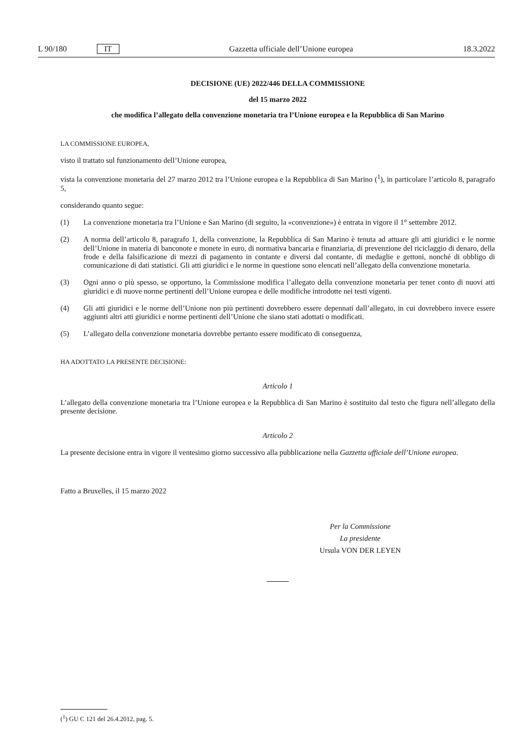L 90/180 IT Gazzetta ufficiale dell’Unione europea 18.3.2022
DECISIONE (UE) 2022/446 DELLA COMMISSIONE
del 15 marzo 2022
che modifica l’allegato della convenzione monetaria tra l’Unione europea e la Repubblica di San Marino
LA COMMISSIONE EUROPEA,
visto il trattato sul funzionamento dell’Unione europea,
vista la convenzione monetaria del 27 marzo 2012 tra l’Unione europea e la Repubblica di San Marino (<sup>1</sup>), in particolare l’articolo 8, paragrafo 5,
considerando quanto segue:
(1) La convenzione monetaria tra l’Unione e San Marino (di seguito, la «convenzione») è entrata in vigore il 1° settembre 2012.
(2) A norma dell’articolo 8, paragrafo 1, della convenzione, la Repubblica di San Marino è tenuta ad attuare gli atti giuridici e le norme dell’Unione in materia di banconote e monete in euro, di normativa bancaria e finanziaria, di prevenzione del riciclaggio di denaro, della frode e della falsificazione di mezzi di pagamento in contante e diversi dal contante, di medaglie e gettoni, nonché di obbligo di comunicazione di dati statistici. Gli atti giuridici e le norme in questione sono elencati nell’allegato della convenzione monetaria.
(3) Ogni anno o più spesso, se opportuno, la Commissione modifica l’allegato della convenzione monetaria per tener conto di nuovi atti giuridici e di nuove norme pertinenti dell’Unione europea e delle modifiche introdotte nei testi vigenti.
(4) Gli atti giuridici e le norme dell’Unione non più pertinenti dovrebbero essere depennati dall’allegato, in cui dovrebbero invece essere aggiunti altri atti giuridici e norme pertinenti dell’Unione che siano stati adottati o modificati.
(5) L’allegato della convenzione monetaria dovrebbe pertanto essere modificato di conseguenza,
HA ADOTTATO LA PRESENTE DECISIONE:
Articolo 1
L’allegato della convenzione monetaria tra l’Unione europea e la Repubblica di San Marino è sostituito dal testo che figura nell’allegato della presente decisione.
Articolo 2
La presente decisione entra in vigore il ventesimo giorno successivo alla pubblicazione nella Gazzetta ufficiale dell’Unione europea.
Fatto a Bruxelles, il 15 marzo 2022
Per la Commissione
La presidente
Ursula VON DER LEYEN
(<sup>1</sup>) GU C 121 del 26.4.2012, pag. 5.